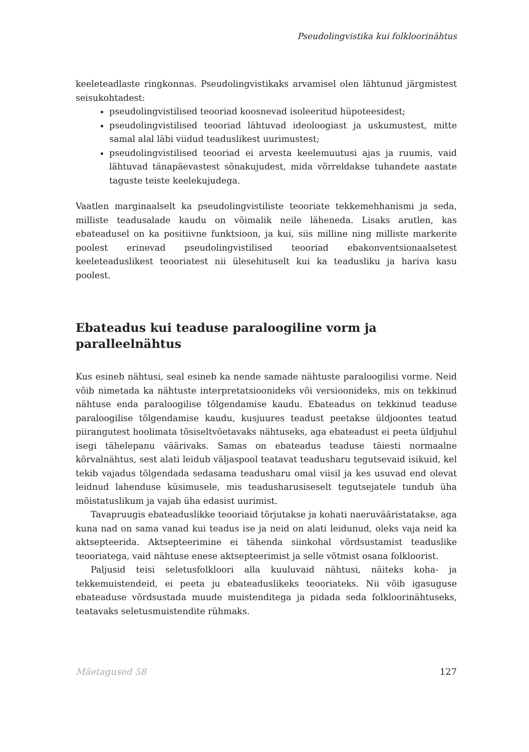Pseudolingvistika kui folkloorinähtus
keeleteadlaste ringkonnas. Pseudolingvistikaks arvamisel olen lähtunud järgmistest seisukohtadest:
pseudolingvistilised teooriad koosnevad isoleeritud hüpoteesidest;
pseudolingvistilised teooriad lähtuvad ideoloogiast ja uskumustest, mitte samal alal läbi viidud teaduslikest uurimustest;
pseudolingvistilised teooriad ei arvesta keelemuutusi ajas ja ruumis, vaid lähtuvad tänapäevastest sõnakujudest, mida võrreldakse tuhandete aastate taguste teiste keelekujudega.
Vaatlen marginaalselt ka pseudolingvistiliste teooriate tekkemehhanismi ja seda, milliste teadusalade kaudu on võimalik neile läheneda. Lisaks arutlen, kas ebateadusel on ka positiivne funktsioon, ja kui, siis milline ning milliste markerite poolest erinevad pseudolingvistilised teooriad ebakonventsionaalsetest keeleteaduslikest teooriatest nii ülesehituselt kui ka teadusliku ja hariva kasu poolest.
Ebateadus kui teaduse paraloogiline vorm ja paralleelnähtus
Kus esineb nähtusi, seal esineb ka nende samade nähtuste paraloogilisi vorme. Neid võib nimetada ka nähtuste interpretatsioonideks või versioonideks, mis on tekkinud nähtuse enda paraloogilise tõlgendamise kaudu. Ebateadus on tekkinud teaduse paraloogilise tõlgendamise kaudu, kusjuures teadust peetakse üldjoontes teatud piirangutest hoolimata tõsiseltvõetavaks nähtuseks, aga ebateadust ei peeta üldjuhul isegi tähelepanu väärivaks. Samas on ebateadus teaduse täiesti normaalne kõrvalnähtus, sest alati leidub väljaspool teatavat teadusharu tegutsevaid isikuid, kel tekib vajadus tõlgendada sedasama teadusharu omal viisil ja kes usuvad end olevat leidnud lahenduse küsimusele, mis teadusharusiseselt tegutsejatele tundub üha mõistatuslikum ja vajab üha edasist uurimist.
Tavapruugis ebateaduslikke teooriaid tõrjutakse ja kohati naeruvääristatakse, aga kuna nad on sama vanad kui teadus ise ja neid on alati leidunud, oleks vaja neid ka aktsepteerida. Aktsepteerimine ei tähenda siinkohal võrdsustamist teaduslike teooriatega, vaid nähtuse enese aktsepteerimist ja selle võtmist osana folkloorist.
Paljusid teisi seletusfolkloori alla kuuluvaid nähtusi, näiteks koha- ja tekkemuistendeid, ei peeta ju ebateaduslikeks teooriateks. Nii võib igasuguse ebateaduse võrdsustada muude muistenditega ja pidada seda folkloorinähtuseks, teatavaks seletusmuistendite rühmaks.
Mäetagused 58 127